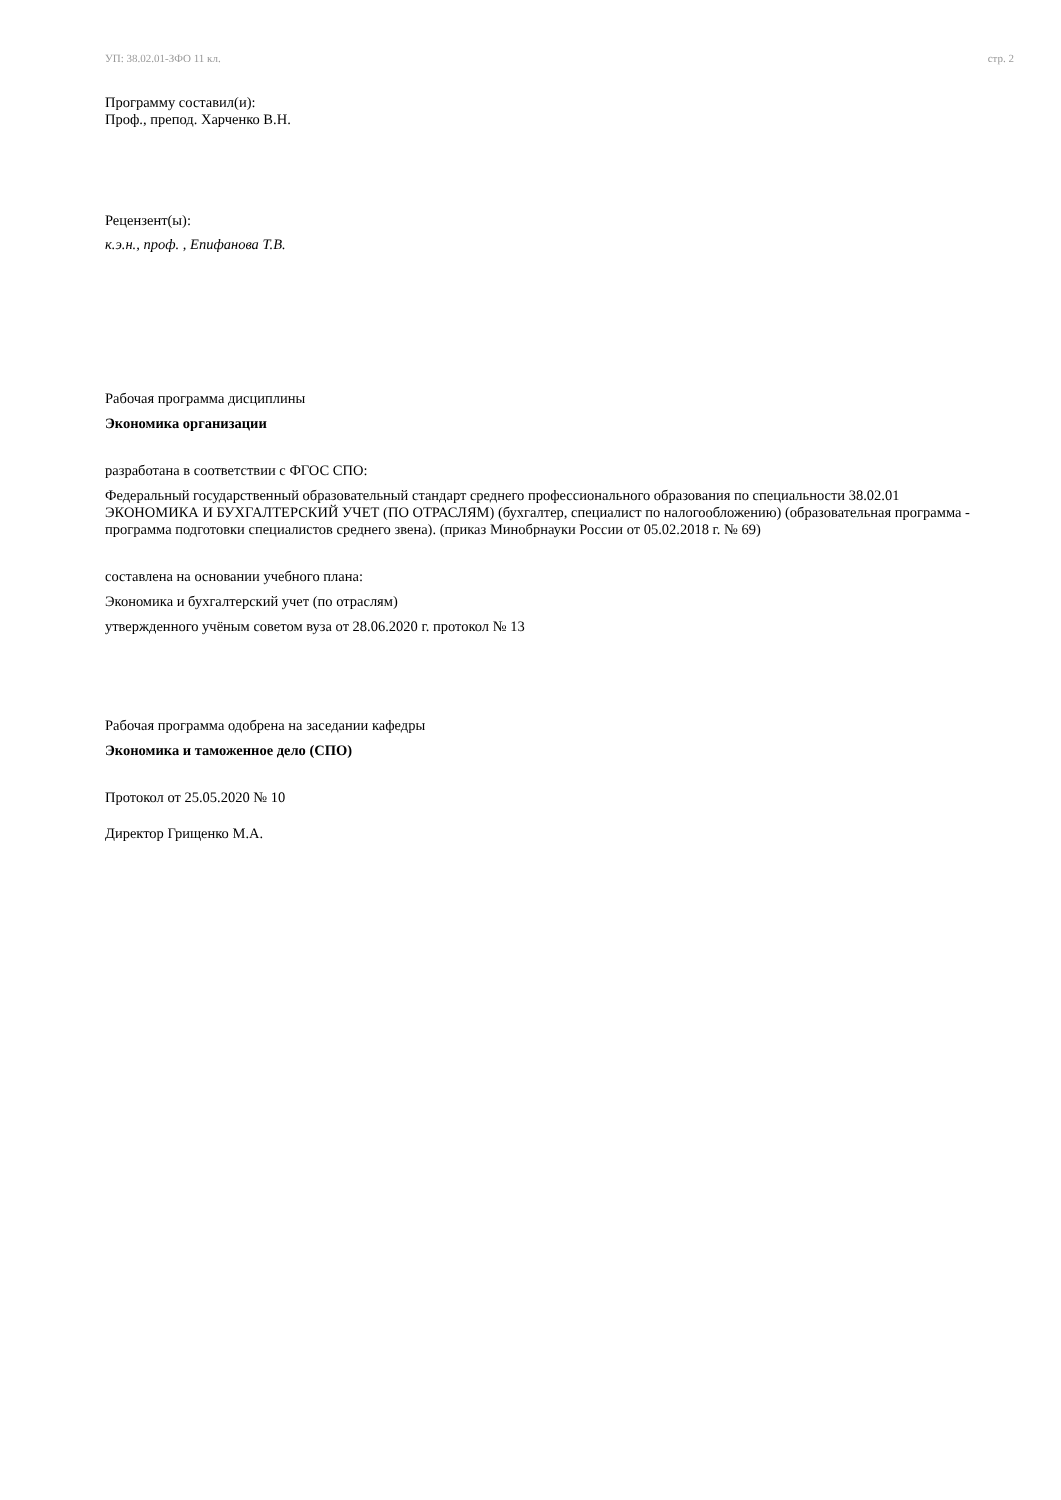УП: 38.02.01-ЗФО 11 кл. стр. 2
Программу составил(и):
Проф., препод. Харченко В.Н.
Рецензент(ы):
к.э.н., проф. , Епифанова Т.В.
Рабочая программа дисциплины
Экономика организации
разработана в соответствии с ФГОС СПО:
Федеральный государственный образовательный стандарт среднего профессионального образования по специальности 38.02.01 ЭКОНОМИКА И БУХГАЛТЕРСКИЙ УЧЕТ (ПО ОТРАСЛЯМ) (бухгалтер, специалист по налогообложению) (образовательная программа - программа подготовки специалистов среднего звена). (приказ Минобрнауки России от 05.02.2018 г. № 69)
составлена на основании учебного плана:
Экономика и бухгалтерский учет (по отраслям)
утвержденного учёным советом вуза от 28.06.2020 г. протокол № 13
Рабочая программа одобрена на заседании кафедры
Экономика и таможенное дело (СПО)
Протокол от 25.05.2020 № 10
Директор Грищенко М.А.